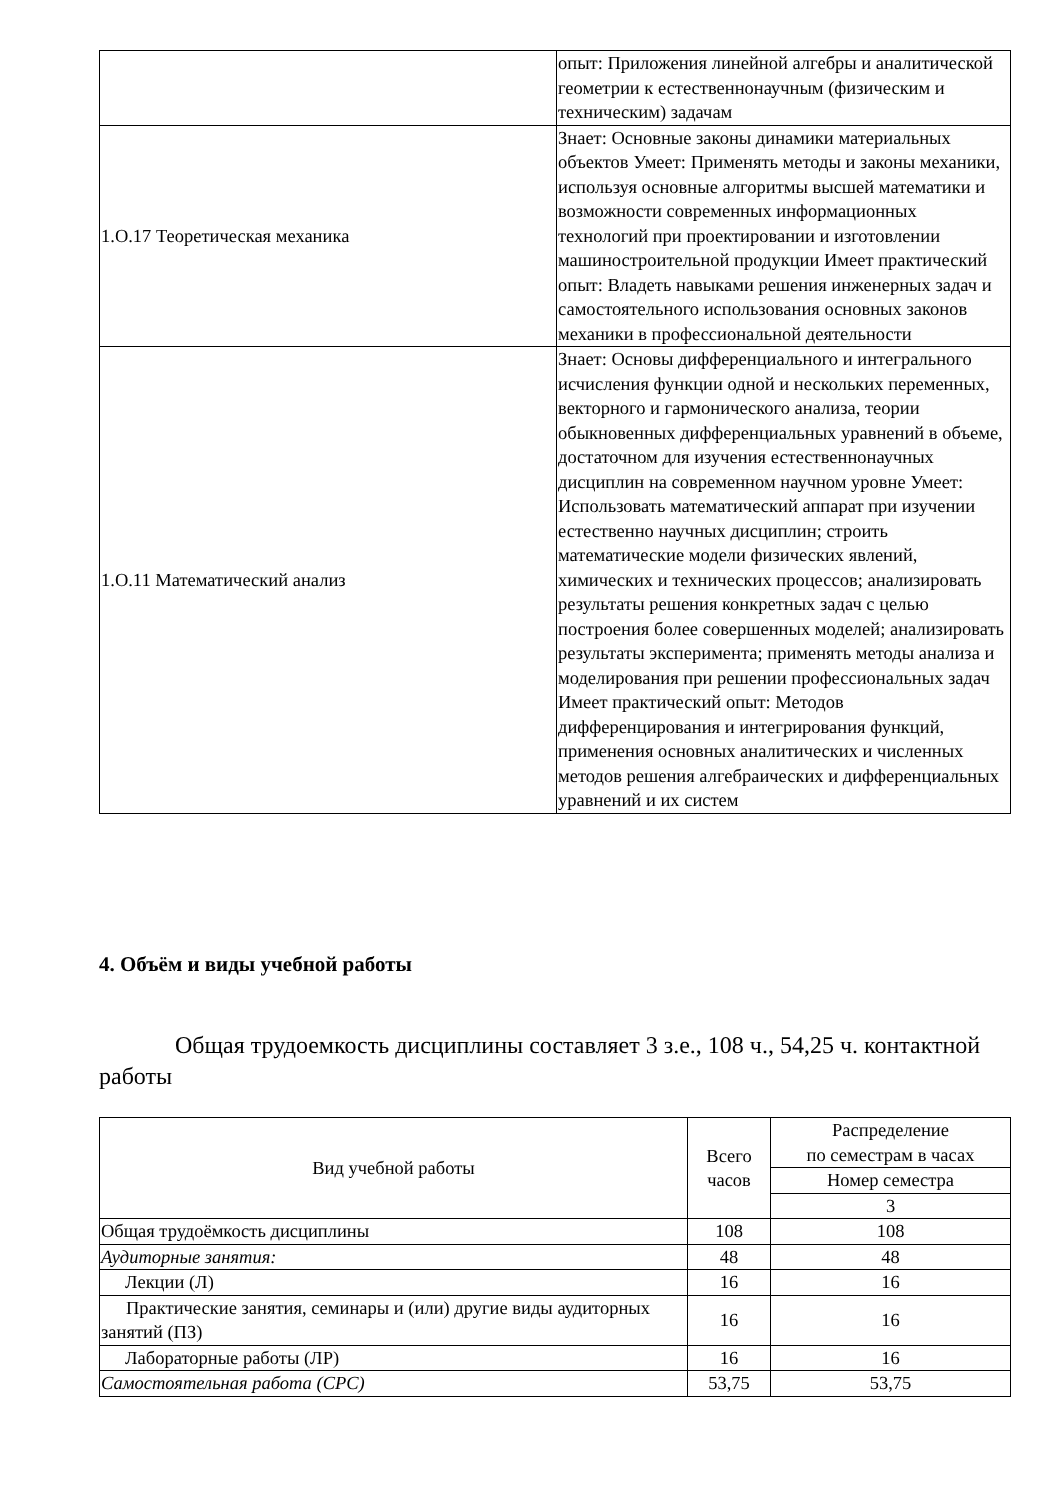| | опыт: Приложения линейной алгебры и аналитической геометрии к естественнонаучным (физическим и техническим) задачам |
| 1.О.17 Теоретическая механика | Знает: Основные законы динамики материальных объектов Умеет: Применять методы и законы механики, используя основные алгоритмы высшей математики и возможности современных информационных технологий при проектировании и изготовлении машиностроительной продукции Имеет практический опыт: Владеть навыками решения инженерных задач и самостоятельного использования основных законов механики в профессиональной деятельности |
| 1.О.11 Математический анализ | Знает: Основы дифференциального и интегрального исчисления функции одной и нескольких переменных, векторного и гармонического анализа, теории обыкновенных дифференциальных уравнений в объеме, достаточном для изучения естественнонаучных дисциплин на современном научном уровне Умеет: Использовать математический аппарат при изучении естественно научных дисциплин; строить математические модели физических явлений, химических и технических процессов; анализировать результаты решения конкретных задач с целью построения более совершенных моделей; анализировать результаты эксперимента; применять методы анализа и моделирования при решении профессиональных задач Имеет практический опыт: Методов дифференцирования и интегрирования функций, применения основных аналитических и численных методов решения алгебраических и дифференциальных уравнений и их систем |
4. Объём и виды учебной работы
Общая трудоемкость дисциплины составляет 3 з.е., 108 ч., 54,25 ч. контактной работы
| Вид учебной работы | Всего часов | Распределение по семестрам в часах |
| --- | --- | --- |
| | | Номер семестра |
| | | 3 |
| Общая трудоёмкость дисциплины | 108 | 108 |
| Аудиторные занятия: | 48 | 48 |
| Лекции (Л) | 16 | 16 |
| Практические занятия, семинары и (или) другие виды аудиторных занятий (ПЗ) | 16 | 16 |
| Лабораторные работы (ЛР) | 16 | 16 |
| Самостоятельная работа (СРС) | 53,75 | 53,75 |